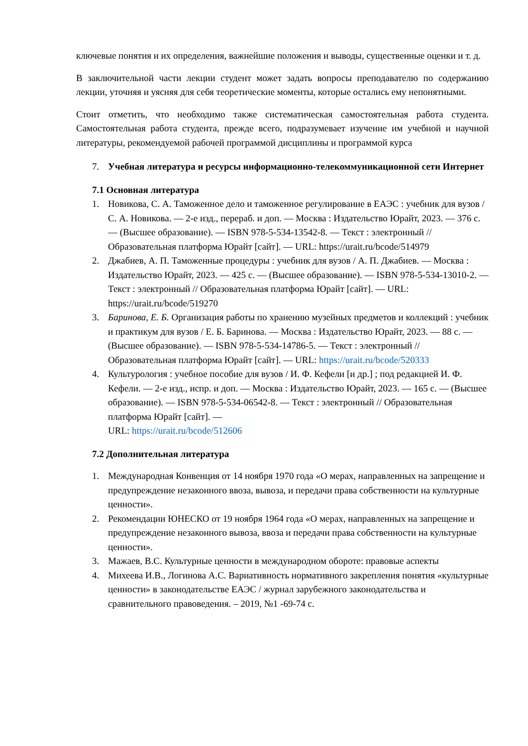ключевые понятия и их определения, важнейшие положения и выводы, существенные оценки и т. д.
В заключительной части лекции студент может задать вопросы преподавателю по содержанию лекции, уточняя и уясняя для себя теоретические моменты, которые остались ему непонятными.
Стоит отметить, что необходимо также систематическая самостоятельная работа студента. Самостоятельная работа студента, прежде всего, подразумевает изучение им учебной и научной литературы, рекомендуемой рабочей программой дисциплины и программой курса
7. Учебная литература и ресурсы информационно-телекоммуникационной сети Интернет
7.1 Основная литература
1. Новикова, С. А. Таможенное дело и таможенное регулирование в ЕАЭС : учебник для вузов / С. А. Новикова. — 2-е изд., перераб. и доп. — Москва : Издательство Юрайт, 2023. — 376 с. — (Высшее образование). — ISBN 978-5-534-13542-8. — Текст : электронный // Образовательная платформа Юрайт [сайт]. — URL: https://urait.ru/bcode/514979
2. Джабиев, А. П. Таможенные процедуры : учебник для вузов / А. П. Джабиев. — Москва : Издательство Юрайт, 2023. — 425 с. — (Высшее образование). — ISBN 978-5-534-13010-2. — Текст : электронный // Образовательная платформа Юрайт [сайт]. — URL: https://urait.ru/bcode/519270
3. Баринова, Е. Б. Организация работы по хранению музейных предметов и коллекций : учебник и практикум для вузов / Е. Б. Баринова. — Москва : Издательство Юрайт, 2023. — 88 с. — (Высшее образование). — ISBN 978-5-534-14786-5. — Текст : электронный // Образовательная платформа Юрайт [сайт]. — URL: https://urait.ru/bcode/520333
4. Культурология : учебное пособие для вузов / И. Ф. Кефели [и др.] ; под редакцией И. Ф. Кефели. — 2-е изд., испр. и доп. — Москва : Издательство Юрайт, 2023. — 165 с. — (Высшее образование). — ISBN 978-5-534-06542-8. — Текст : электронный // Образовательная платформа Юрайт [сайт]. —
URL: https://urait.ru/bcode/512606
7.2 Дополнительная литература
1. Международная Конвенция от 14 ноября 1970 года «О мерах, направленных на запрещение и предупреждение незаконного ввоза, вывоза, и передачи права собственности на культурные ценности».
2. Рекомендации ЮНЕСКО от 19 ноября 1964 года «О мерах, направленных на запрещение и предупреждение незаконного вывоза, ввоза и передачи права собственности на культурные ценности».
3. Мажаев, В.С. Культурные ценности в международном обороте: правовые аспекты
4. Михеева И.В., Логинова А.С. Вариативность нормативного закрепления понятия «культурные ценности» в законодательстве ЕАЭС / журнал зарубежного законодательства и сравнительного правоведения. – 2019, №1 -69-74 с.